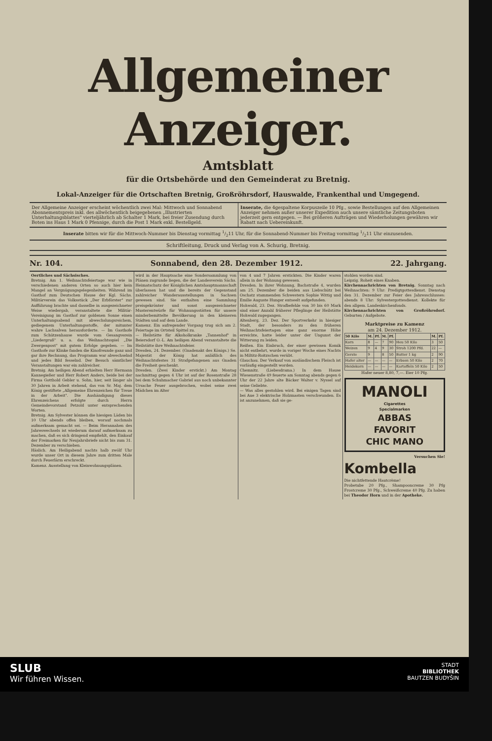Allgemeiner Anzeiger.
Amtsblatt
für die Ortsbehörde und den Gemeinderat zu Bretnig.
Lokal-Anzeiger für die Ortschaften Bretnig, Großröhrsdorf, Hauswalde, Frankenthal und Umgegend.
Der Allgemeine Anzeiger erscheint wöchentlich zwei Mal: Mittwoch und Sonnabend Abonnementspreis inkl. des allwöchentlich beigegebenen „Illustrierten Unterhaltungsblattes" vierteljährlich ab Schalter 1 Mark, bei freier Zusendung durch Boten ins Haus 1 Mark 0 Pfennige, durch die Post 1 Mark exkl. Bestellgeld.
Inserate, die 4gespaltene Korpuszeile 10 Pfg., sowie Bestellungen auf den Allgemeinen Anzeiger nehmen außer unserer Expedition auch unsere sämtliche Zeitungsboten jederzeit gern entgegen. — Bei größeren Aufträgen und Wiederholungen gewähren wir Rabatt nach Uebereinkunft.
Inserate bitten wir für die Mittwoch-Nummer bis Dienstag vormittag 1/211 Uhr, für die Sonnabend-Nummer bis Freitag vormittag 1/211 Uhr einzusenden.
Schriftleitung, Druck und Verlag von A. Schurig, Bretnig.
Nr. 104. Sonnabend, den 28. Dezember 1912. 22. Jahrgang.
Oertliches und Sächsisches.
Bretnig. Am 1. Weihnachtsfeiertage war wie in verschiedenen anderen Orten so auch hier kein Mangel an Vergnügungsgelegenheiten. Während im Gasthof zum Deutschen Hause der Kgl. Sächs. Militärverein das Volksstück „Der Erbförster" zur Aufführung brachte und dasselbe in ausgezeichneter Weise wiedergab, veranstaltete die Militär-Vereinigung im Gasthof zur goldenen Sonne einen Unterhaltungsabend mit abwechslungsreichem, gediegenem Unterhaltungsstoffe, der mitunter wahre Lachsalven herausforderte. — Im Gasthofe zum Schützenhause wurde vom Gesangverein „Liedergruß" u. a. das Weihnachtsspiel „Die Zwergenpost" mit gutem Erfolge gegeben. — Im Gasthofe zur Klinke fanden die Kinofreunde ganz und gar ihre Rechnung, das Programm war abwechselnd und jedes Bild fesselnd. Der Besuch sämtlicher Veranstaltungen war ein zahlreicher.
Bretnig. Am heiligen Abend erhielten Herr Hermann Kannegießer und Herr Robert Anders, beide bei der Firma Gotthold Gebler u. Sohn, hier, seit länger als 30 Jahren in Arbeit stehend, das von Sr. Maj. dem König gestiftete „Allgemeine Ehrenzeichen für Treue in der Arbeit". Die Aushändigung dieses Ehrenzeichens erfolgte durch Herrn Gemeindevorstand Petzold unter entsprechenden Worten.
Bretnig. Am Sylvester können die hiesigen Läden bis 10 Uhr abends offen bleiben, worauf nochmals aufmerksam gemacht sei. — Beim Herannahen des Jahreswechsels ist wiederum darauf aufmerksam zu machen, daß es sich dringend empfiehlt, den Einkauf der Freimarken für Neujahrsbriefe nicht bis zum 31. Dezember zu verschieben.
Häslich. Am Heiligabend nachts halb zwölf Uhr wurde unser Ort in diesem Jahre zum dritten Male durch Feuerlärm erschreckt.
Kamenz. Ausstellung von Kleinwohnungsplänen.
wird in der Hauptsache eine Sondersammlung von Plänen zugrunde liegen, die der Landesverein Sächs. Heimatschutz der Königlichen Amtshauptmannschaft überlassen hat und die bereits der Gegenstand zahlreicher Wanderausstellungen in Sachsen gewesen sind. Sie enthalten eine Sammlung preisgekrönter und sonst ausgezeichneter Musterentwürfe für Wohnungsstätten für unsere minderbemittelte Bevölkerung in den kleineren Städten und auf dem Lande.
Kamenz. Ein aufregender Vorgang trug sich am 2. Feiertage im Ortsteil Spittel zu.
— Heilstätte für Alkoholkranke „Tannenhof" in Beiersdorf O.-L. Am heiligen Abend veranstaltete die Heilstätte ihre Weihnachtsfeier.
Dresden, 24. Dezember. (Gnadenakt des Königs.) Se. Majestät der König hat anläßlich des Weihnachtsfestes 31 Strafgefangenen aus Gnaden die Freiheit geschenkt.
Dresden. (Zwei Kinder erstickt.) Am Montag nachmittag gegen 4 Uhr ist auf der Rosenstraße 28 bei dem Schuhmacher Gabriel aus noch unbekannter Ursache Feuer ausgebrochen, wobei seine zwei Mädchen im Alter
von 4 und 7 Jahren erstickten. Die Kinder waren allein in der Wohnung gewesen.
Dresden. In ihrer Wohnung, Bachstraße 4, wurden am 25. Dezember die beiden aus Liebschütz bei Oschatz stammenden Schwestern Sophie Wittig und Emilie Auguste Hunger entseelt aufgefunden.
Hohwald, 23. Dez. Strafbefehle von 30 bis 60 Mark sind einer Anzahl früherer Pfleglinge der Heilstätte Hohwald zugegangen.
Altenberg, 23. Dez. Der Sportverkehr in hiesiger Stadt, der besonders zu den früheren Weihnachtsfeiertagen eine ganz enorme Höhe erreichte, hatte leider unter der Ungunst der Witterung zu leiden.
Reißen. Ein Einbruch, der einer gewissen Komik nicht entbehrt, wurde in voriger Woche eines Nachts in Miltitz-Roitzschen verübt.
Glauchau. Der Verkauf von ausländischem Fleisch ist vorläufig eingestellt worden.
Chemnitz. (Liebesdrama.) In dem Hause Wiesenstraße 49 feuerte am Sonntag abends gegen 6 Uhr der 22 Jahre alte Bäcker Walter v. Nyssel auf seine Geliebte.
— Was alles gestohlen wird. Bei einigen Tagen sind bei Aue 3 elektrische Holzmasten verschwunden. Es ist anzunehmen, daß sie ge-
stohlen worden sind.
Leipzig. Roheit eines Knaben.
Kirchennachrichten von Bretnig. Sonntag nach Weihnachten: 9 Uhr: Predigtgottesdienst. Dienstag den 31. Dezember zur Feier des Jahresschlusses: abends 8 Uhr: Sylvestergottesdienst. Kollekte für den allgem. Landeskirchenfonds.
Kirchennachrichten von Großröhrsdorf. Geburten / Aufgebote.
Marktpreise zu Kamenz
am 24. Dezember 1912.
| 50 Kilo | M. | Pf. | M. | Pf. | | M. | Pf. |
| --- | --- | --- | --- | --- | --- | --- | --- |
| Korn | 8 | — | 7 | 90 | Heu 50 Kilo | 3 | 50 |
| Weizen | 9 | 4 | 9 | 30 | Stroh 1200 Pfd. | 22 | — |
| Gerste | 9 | | 8 | 50 | Butter 1 kg | 2 | 90 |
| Hafer alter | — | — | — | — | Erbsen 50 Kilo | 2 | 70 |
| Heidekorn | — | — | — | — | Kartoffeln 50 Kilo | 2 | 50 |
Hafer neuer 8,80, 7,—. Eier 10 Pfg.
MANOLI
Cigarettes
Specialmarken
ABBAS
FAVORIT
CHIC MANO
Versuchen Sie!
Kombella
Die nichtfettende Hautcrème!
Probetube 20 Pfg., Shampooncreme 30 Pfg Frostcreme 30 Pfg., Schweißcreme 40 Pfg. Zu haben bei Theodor Horn und in der Apotheke.
SLUB
Wir führen Wissen.
STADT
BIBLIOTHEK
BAUTZEN BUDYŠIN